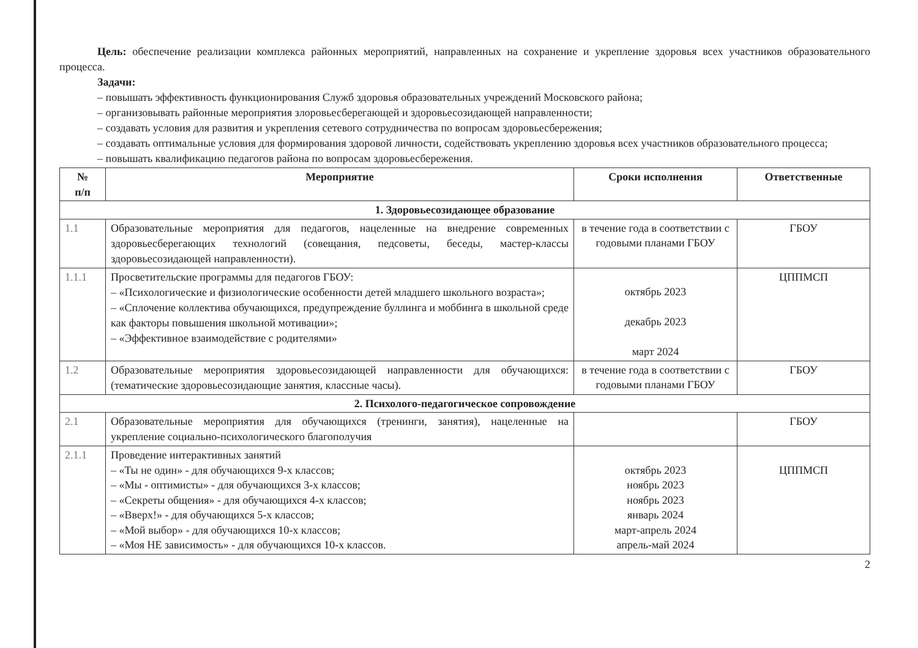Цель: обеспечение реализации комплекса районных мероприятий, направленных на сохранение и укрепление здоровья всех участников образовательного процесса.
Задачи:
– повышать эффективность функционирования Служб здоровья образовательных учреждений Московского района;
– организовывать районные мероприятия злоровьесберегающей и здоровьесозидающей направленности;
– создавать условия для развития и укрепления сетевого сотрудничества по вопросам здоровьесбережения;
– создавать оптимальные условия для формирования здоровой личности, содействовать укреплению здоровья всех участников образовательного процесса;
– повышать квалификацию педагогов района по вопросам здоровьесбережения.
| № п/п | Мероприятие | Сроки исполнения | Ответственные |
| --- | --- | --- | --- |
| 1. Здоровьесозидающее образование | | | |
| 1.1 | Образовательные мероприятия для педагогов, нацеленные на внедрение современных здоровьесберегающих технологий (совещания, педсоветы, беседы, мастер-классы здоровьесозидающей направленности). | в течение года в соответствии с годовыми планами ГБОУ | ГБОУ |
| 1.1.1 | Просветительские программы для педагогов ГБОУ: – «Психологические и физиологические особенности детей младшего школьного возраста»; – «Сплочение коллектива обучающихся, предупреждение буллинга и моббинга в школьной среде как факторы повышения школьной мотивации»; – «Эффективное взаимодействие с родителями» | октябрь 2023 декабрь 2023 март 2024 | ЦППМСП |
| 1.2 | Образовательные мероприятия здоровьесозидающей направленности для обучающихся: (тематические здоровьесозидающие занятия, классные часы). | в течение года в соответствии с годовыми планами ГБОУ | ГБОУ |
| 2. Психолого-педагогическое сопровождение | | | |
| 2.1 | Образовательные мероприятия для обучающихся (тренинги, занятия), нацеленные на укрепление социально-психологического благополучия | | ГБОУ |
| 2.1.1 | Проведение интерактивных занятий – «Ты не один» - для обучающихся 9-х классов; – «Мы - оптимисты» - для обучающихся 3-х классов; – «Секреты общения» - для обучающихся 4-х классов; – «Вверх!» - для обучающихся 5-х классов; – «Мой выбор» - для обучающихся 10-х классов; – «Моя НЕ зависимость» - для обучающихся 10-х классов. | октябрь 2023 ноябрь 2023 ноябрь 2023 январь 2024 март-апрель 2024 апрель-май 2024 | ЦППМСП |
2